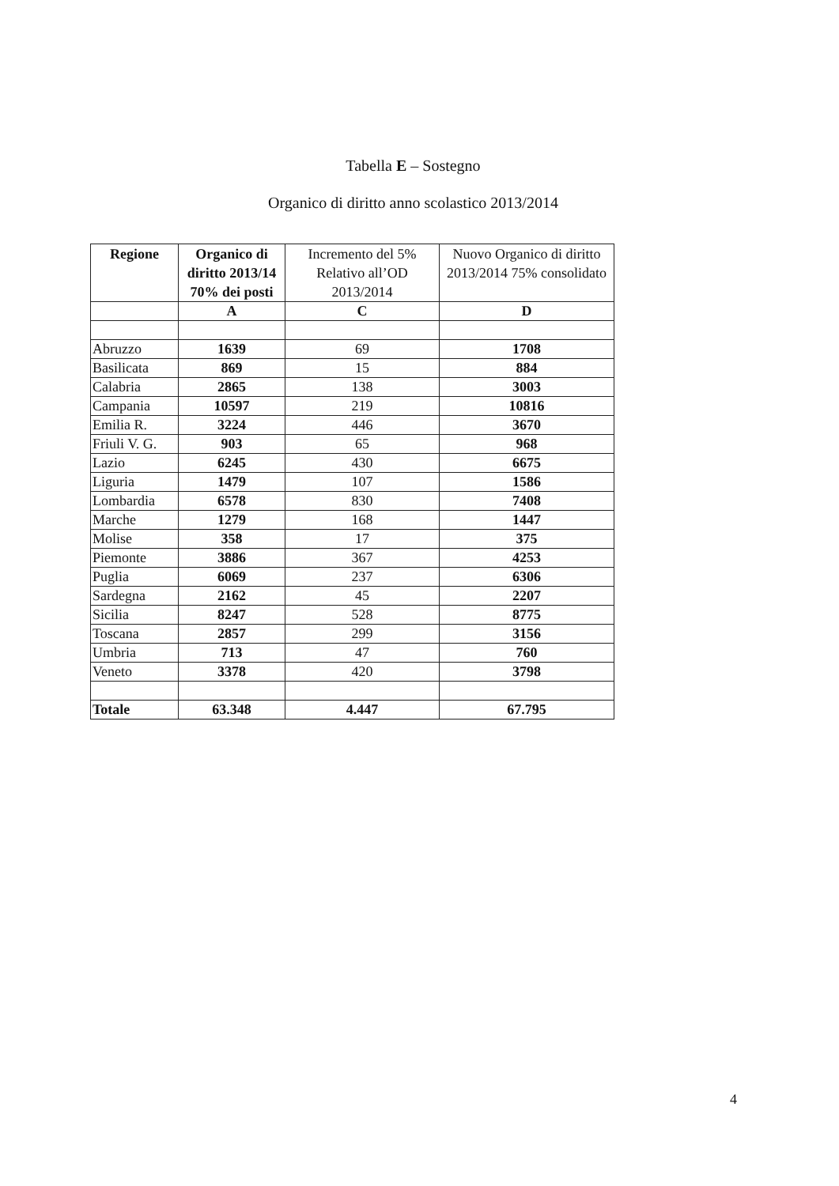Tabella E – Sostegno
Organico di diritto anno scolastico 2013/2014
| Regione | Organico di diritto 2013/14 70% dei posti | Incremento del 5% Relativo all’OD 2013/2014 | Nuovo Organico di diritto 2013/2014 75% consolidato |
| --- | --- | --- | --- |
| | A | C | D |
| Abruzzo | 1639 | 69 | 1708 |
| Basilicata | 869 | 15 | 884 |
| Calabria | 2865 | 138 | 3003 |
| Campania | 10597 | 219 | 10816 |
| Emilia R. | 3224 | 446 | 3670 |
| Friuli V. G. | 903 | 65 | 968 |
| Lazio | 6245 | 430 | 6675 |
| Liguria | 1479 | 107 | 1586 |
| Lombardia | 6578 | 830 | 7408 |
| Marche | 1279 | 168 | 1447 |
| Molise | 358 | 17 | 375 |
| Piemonte | 3886 | 367 | 4253 |
| Puglia | 6069 | 237 | 6306 |
| Sardegna | 2162 | 45 | 2207 |
| Sicilia | 8247 | 528 | 8775 |
| Toscana | 2857 | 299 | 3156 |
| Umbria | 713 | 47 | 760 |
| Veneto | 3378 | 420 | 3798 |
| Totale | 63.348 | 4.447 | 67.795 |
4